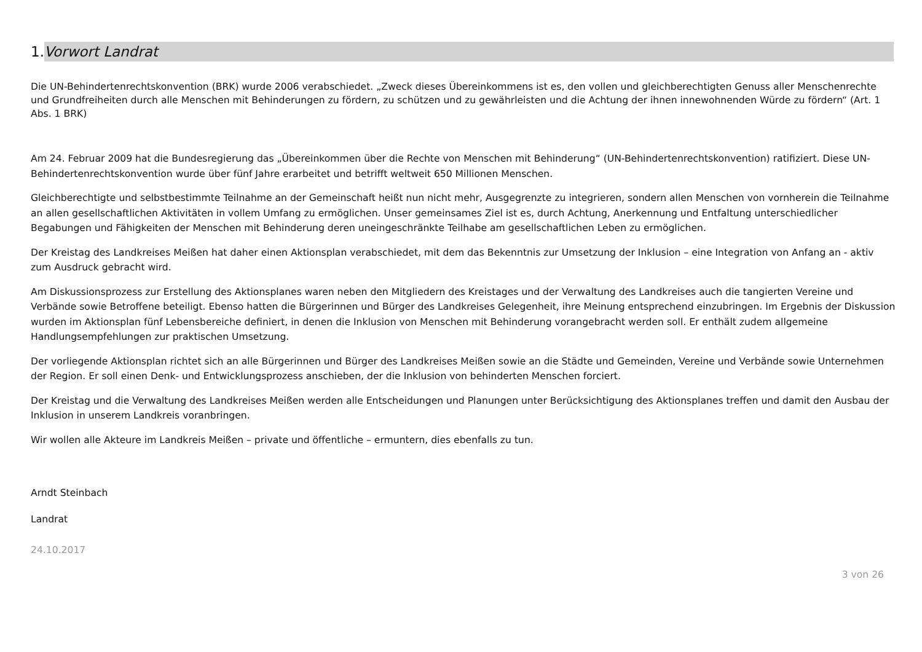1. Vorwort Landrat
Die UN-Behindertenrechtskonvention (BRK) wurde 2006 verabschiedet. „Zweck dieses Übereinkommens ist es, den vollen und gleichberechtigten Genuss aller Menschenrechte und Grundfreiheiten durch alle Menschen mit Behinderungen zu fördern, zu schützen und zu gewährleisten und die Achtung der ihnen innewohnenden Würde zu fördern“ (Art. 1 Abs. 1 BRK)
Am 24. Februar 2009 hat die Bundesregierung das „Übereinkommen über die Rechte von Menschen mit Behinderung“ (UN-Behindertenrechtskonvention) ratifiziert. Diese UN-Behindertenrechtskonvention wurde über fünf Jahre erarbeitet und betrifft weltweit 650 Millionen Menschen.
Gleichberechtigte und selbstbestimmte Teilnahme an der Gemeinschaft heißt nun nicht mehr, Ausgegrenzte zu integrieren, sondern allen Menschen von vornherein die Teilnahme an allen gesellschaftlichen Aktivitäten in vollem Umfang zu ermöglichen. Unser gemeinsames Ziel ist es, durch Achtung, Anerkennung und Entfaltung unterschiedlicher Begabungen und Fähigkeiten der Menschen mit Behinderung deren uneingeschränkte Teilhabe am gesellschaftlichen Leben zu ermöglichen.
Der Kreistag des Landkreises Meißen hat daher einen Aktionsplan verabschiedet, mit dem das Bekenntnis zur Umsetzung der Inklusion – eine Integration von Anfang an - aktiv zum Ausdruck gebracht wird.
Am Diskussionsprozess zur Erstellung des Aktionsplanes waren neben den Mitgliedern des Kreistages und der Verwaltung des Landkreises auch die tangierten Vereine und Verbände sowie Betroffene beteiligt. Ebenso hatten die Bürgerinnen und Bürger des Landkreises Gelegenheit, ihre Meinung entsprechend einzubringen. Im Ergebnis der Diskussion wurden im Aktionsplan fünf Lebensbereiche definiert, in denen die Inklusion von Menschen mit Behinderung vorangebracht werden soll. Er enthält zudem allgemeine Handlungsempfehlungen zur praktischen Umsetzung.
Der vorliegende Aktionsplan richtet sich an alle Bürgerinnen und Bürger des Landkreises Meißen sowie an die Städte und Gemeinden, Vereine und Verbände sowie Unternehmen der Region. Er soll einen Denk- und Entwicklungsprozess anschieben, der die Inklusion von behinderten Menschen forciert.
Der Kreistag und die Verwaltung des Landkreises Meißen werden alle Entscheidungen und Planungen unter Berücksichtigung des Aktionsplanes treffen und damit den Ausbau der Inklusion in unserem Landkreis voranbringen.
Wir wollen alle Akteure im Landkreis Meißen – private und öffentliche – ermuntern, dies ebenfalls zu tun.
Arndt Steinbach
Landrat
24.10.2017
3 von 26